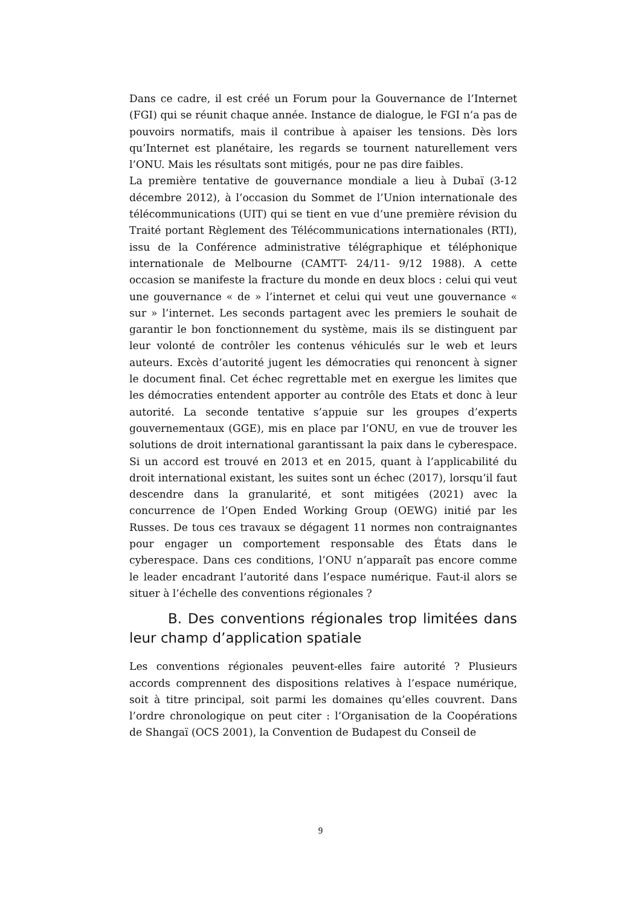Dans ce cadre, il est créé un Forum pour la Gouvernance de l’Internet (FGI) qui se réunit chaque année. Instance de dialogue, le FGI n’a pas de pouvoirs normatifs, mais il contribue à apaiser les tensions. Dès lors qu’Internet est planétaire, les regards se tournent naturellement vers l’ONU. Mais les résultats sont mitigés, pour ne pas dire faibles.
La première tentative de gouvernance mondiale a lieu à Dubaï (3-12 décembre 2012), à l’occasion du Sommet de l’Union internationale des télécommunications (UIT) qui se tient en vue d’une première révision du Traité portant Règlement des Télécommunications internationales (RTI), issu de la Conférence administrative télégraphique et téléphonique internationale de Melbourne (CAMTT- 24/11- 9/12 1988). A cette occasion se manifeste la fracture du monde en deux blocs : celui qui veut une gouvernance « de » l’internet et celui qui veut une gouvernance « sur » l’internet. Les seconds partagent avec les premiers le souhait de garantir le bon fonctionnement du système, mais ils se distinguent par leur volonté de contrôler les contenus véhiculés sur le web et leurs auteurs. Excès d’autorité jugent les démocraties qui renoncent à signer le document final. Cet échec regrettable met en exergue les limites que les démocraties entendent apporter au contrôle des Etats et donc à leur autorité. La seconde tentative s’appuie sur les groupes d’experts gouvernementaux (GGE), mis en place par l’ONU, en vue de trouver les solutions de droit international garantissant la paix dans le cyberespace. Si un accord est trouvé en 2013 et en 2015, quant à l’applicabilité du droit international existant, les suites sont un échec (2017), lorsqu’il faut descendre dans la granularité, et sont mitigées (2021) avec la concurrence de l’Open Ended Working Group (OEWG) initié par les Russes. De tous ces travaux se dégagent 11 normes non contraignantes pour engager un comportement responsable des États dans le cyberespace. Dans ces conditions, l’ONU n’apparaît pas encore comme le leader encadrant l’autorité dans l’espace numérique. Faut-il alors se situer à l’échelle des conventions régionales ?
B. Des conventions régionales trop limitées dans leur champ d’application spatiale
Les conventions régionales peuvent-elles faire autorité ? Plusieurs accords comprennent des dispositions relatives à l’espace numérique, soit à titre principal, soit parmi les domaines qu’elles couvrent. Dans l’ordre chronologique on peut citer : l’Organisation de la Coopérations de Shangaï (OCS 2001), la Convention de Budapest du Conseil de
9